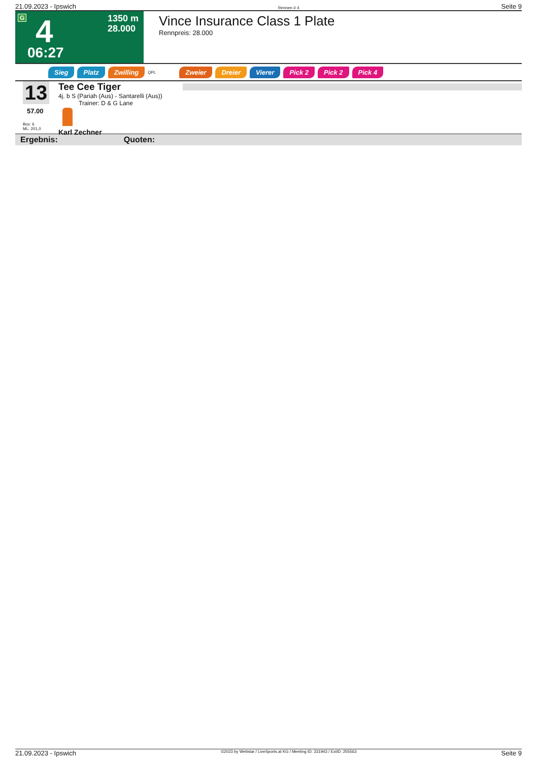21.09.2023 - Ipswich Rennen # 4 Seite 9
G 4
06:27
1350 m
28.000
Vince Insurance Class 1 Plate
Rennpreis: 28.000
Sieg Platz Zwilling QPL Zweier Dreier Vierer Pick 2 Pick 2 Pick 4
13
57.00
Box: 6
ML: 201,0
Tee Cee Tiger
4j. b S (Pariah (Aus) - Santarelli (Aus))
Trainer: D & G Lane
Karl Zechner
Ergebnis: Quoten:
21.09.2023 - Ipswich ©2023 by Wettstar / LiveSports.at KG / Meeting ID: 331943 / ExtID: 255563 Seite 9